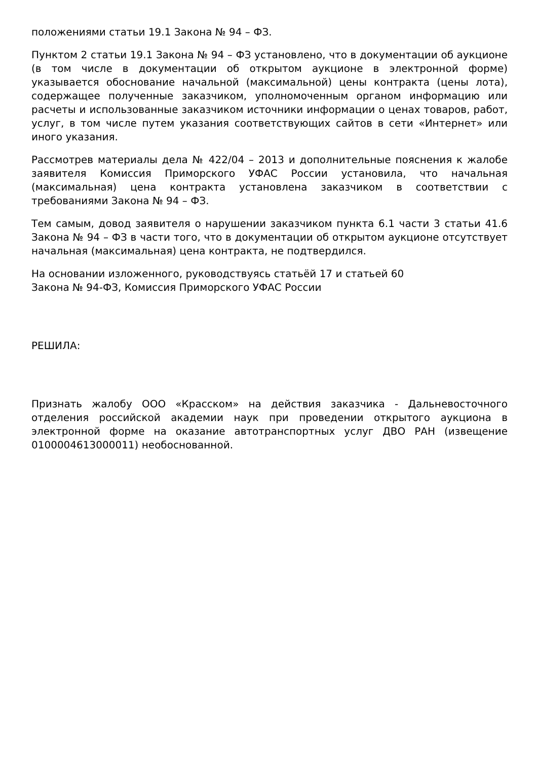положениями статьи 19.1 Закона № 94 – ФЗ.
Пунктом 2 статьи 19.1 Закона № 94 – ФЗ установлено, что в документации об аукционе (в том числе в документации об открытом аукционе в электронной форме) указывается обоснование начальной (максимальной) цены контракта (цены лота), содержащее полученные заказчиком, уполномоченным органом информацию или расчеты и использованные заказчиком источники информации о ценах товаров, работ, услуг, в том числе путем указания соответствующих сайтов в сети «Интернет» или иного указания.
Рассмотрев материалы дела № 422/04 – 2013 и дополнительные пояснения к жалобе заявителя Комиссия Приморского УФАС России установила, что начальная (максимальная) цена контракта установлена заказчиком в соответствии с требованиями Закона № 94 – ФЗ.
Тем самым, довод заявителя о нарушении заказчиком пункта 6.1 части 3 статьи 41.6 Закона № 94 – ФЗ в части того, что в документации об открытом аукционе отсутствует начальная (максимальная) цена контракта, не подтвердился.
На основании изложенного, руководствуясь статьёй 17 и статьей 60
Закона № 94-ФЗ, Комиссия Приморского УФАС России
РЕШИЛА:
Признать жалобу ООО «Красском» на действия заказчика - Дальневосточного отделения российской академии наук при проведении открытого аукциона в электронной форме на оказание автотранспортных услуг ДВО РАН (извещение 0100004613000011) необоснованной.